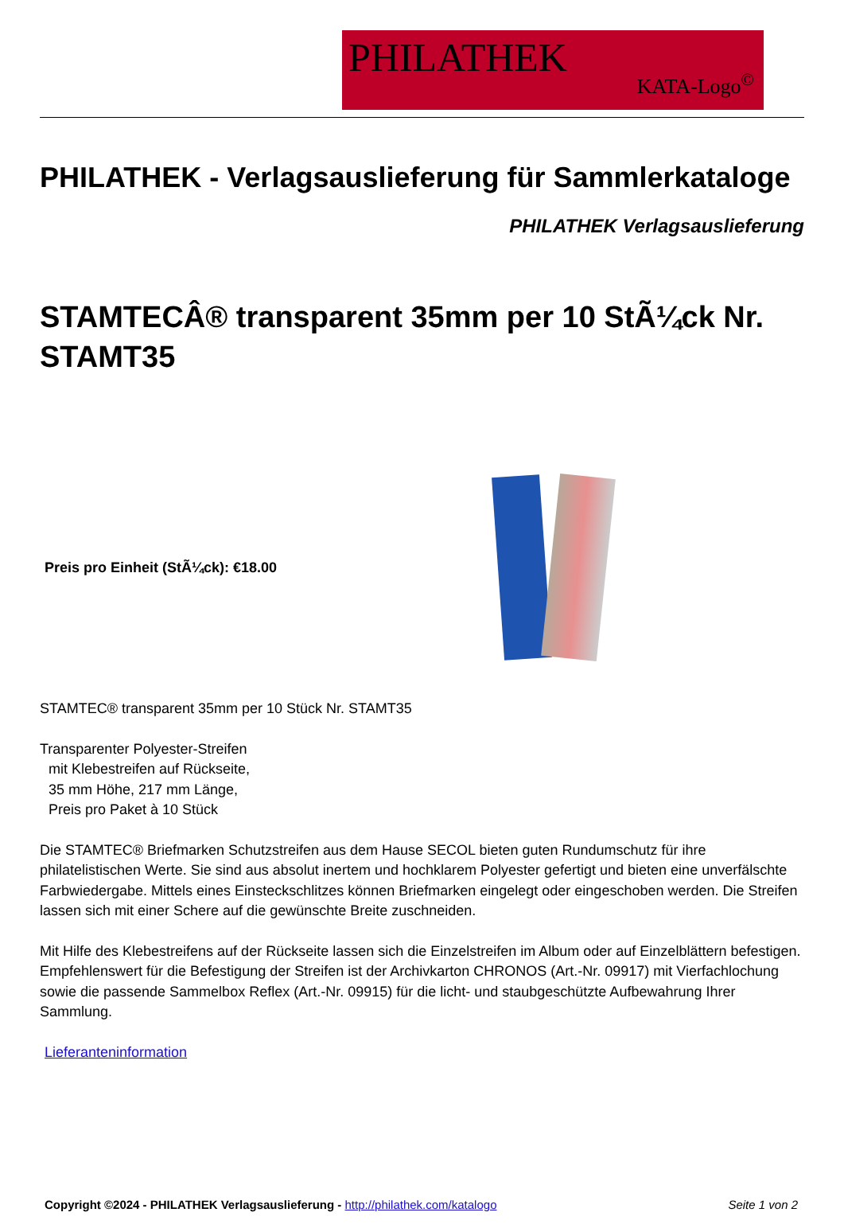PHILATHEK
KATA-Logo<sup>©</sup>
PHILATHEK - Verlagsauslieferung für Sammlerkataloge
PHILATHEK Verlagsauslieferung
STAMTECÂ® transparent 35mm per 10 StÃ¼ck Nr. STAMT35
Preis pro Einheit (StÃ¼ck): €18.00
STAMTEC® transparent 35mm per 10 Stück Nr. STAMT35
Transparenter Polyester-Streifen
mit Klebestreifen auf Rückseite,
35 mm Höhe, 217 mm Länge,
Preis pro Paket à 10 Stück
Die STAMTEC® Briefmarken Schutzstreifen aus dem Hause SECOL bieten guten Rundumschutz für ihre philatelistischen Werte. Sie sind aus absolut inertem und hochklarem Polyester gefertigt und bieten eine unverfälschte Farbwiedergabe. Mittels eines Einsteckschlitzes können Briefmarken eingelegt oder eingeschoben werden. Die Streifen lassen sich mit einer Schere auf die gewünschte Breite zuschneiden.
Mit Hilfe des Klebestreifens auf der Rückseite lassen sich die Einzelstreifen im Album oder auf Einzelblättern befestigen. Empfehlenswert für die Befestigung der Streifen ist der Archivkarton CHRONOS (Art.-Nr. 09917) mit Vierfachlochung sowie die passende Sammelbox Reflex (Art.-Nr. 09915) für die licht- und staubgeschützte Aufbewahrung Ihrer Sammlung.
Lieferanteninformation
Copyright ©2024 - PHILATHEK Verlagsauslieferung - http://philathek.com/katalogo Seite 1 von 2